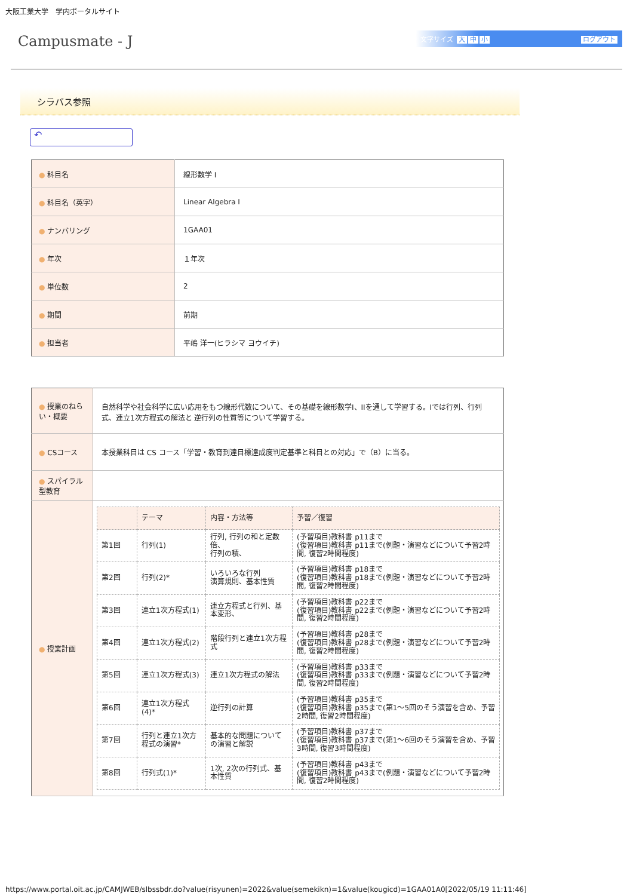大阪工業大学　学内ポータルサイト
Campusmate - J
文字サイズ 大 中 小 ログアウト
シラバス参照
↶
| ● 科目名 | 線形数学 I |
| ● 科目名（英字） | Linear Algebra I |
| ● ナンバリング | 1GAA01 |
| ● 年次 | １年次 |
| ● 単位数 | 2 |
| ● 期間 | 前期 |
| ● 担当者 | 平嶋 洋一(ヒラシマ ヨウイチ) |
| ● 授業のねらい・概要 | 自然科学や社会科学に広い応用をもつ線形代数について、その基礎を線形数学I、IIを通して学習する。Iでは行列、行列式、連立1次方程式の解法と 逆行列の性質等について学習する。 |
| ● CSコース | 本授業科目は CS コース「学習・教育到達目標達成度判定基準と科目との対応」で（B）に当る。 |
| ● スパイラル型教育 | |
| ● 授業計画 | / / テーマ / 内容・方法等 / 予習／復習 / / --- / --- / --- / --- / / 第1回 / 行列(1) / 行列, 行列の和と定数倍、 行列の積、 / (予習項目)教科書 p11まで (復習項目)教科書 p11まで(例題・演習などについて予習2時間, 復習2時間程度) / / 第2回 / 行列(2)* / いろいろな行列 演算規則、基本性質 / (予習項目)教科書 p18まで (復習項目)教科書 p18まで(例題・演習などについて予習2時間, 復習2時間程度) / / 第3回 / 連立1次方程式(1) / 連立方程式と行列、基本変形、 / (予習項目)教科書 p22まで (復習項目)教科書 p22まで(例題・演習などについて予習2時間, 復習2時間程度) / / 第4回 / 連立1次方程式(2) / 階段行列と連立1次方程式 / (予習項目)教科書 p28まで (復習項目)教科書 p28まで(例題・演習などについて予習2時間, 復習2時間程度) / / 第5回 / 連立1次方程式(3) / 連立1次方程式の解法 / (予習項目)教科書 p33まで (復習項目)教科書 p33まで(例題・演習などについて予習2時間, 復習2時間程度) / / 第6回 / 連立1次方程式(4)* / 逆行列の計算 / (予習項目)教科書 p35まで (復習項目)教科書 p35まで(第1～5回のそう演習を含め、予習2時間, 復習2時間程度) / / 第7回 / 行列と連立1次方程式の演習* / 基本的な問題についての演習と解説 / (予習項目)教科書 p37まで (復習項目)教科書 p37まで(第1～6回のそう演習を含め、予習3時間, 復習3時間程度) / / 第8回 / 行列式(1)* / 1次, 2次の行列式、基本性質 / (予習項目)教科書 p43まで (復習項目)教科書 p43まで(例題・演習などについて予習2時間, 復習2時間程度) / |
https://www.portal.oit.ac.jp/CAMJWEB/slbssbdr.do?value(risyunen)=2022&value(semekikn)=1&value(kougicd)=1GAA01A0[2022/05/19 11:11:46]